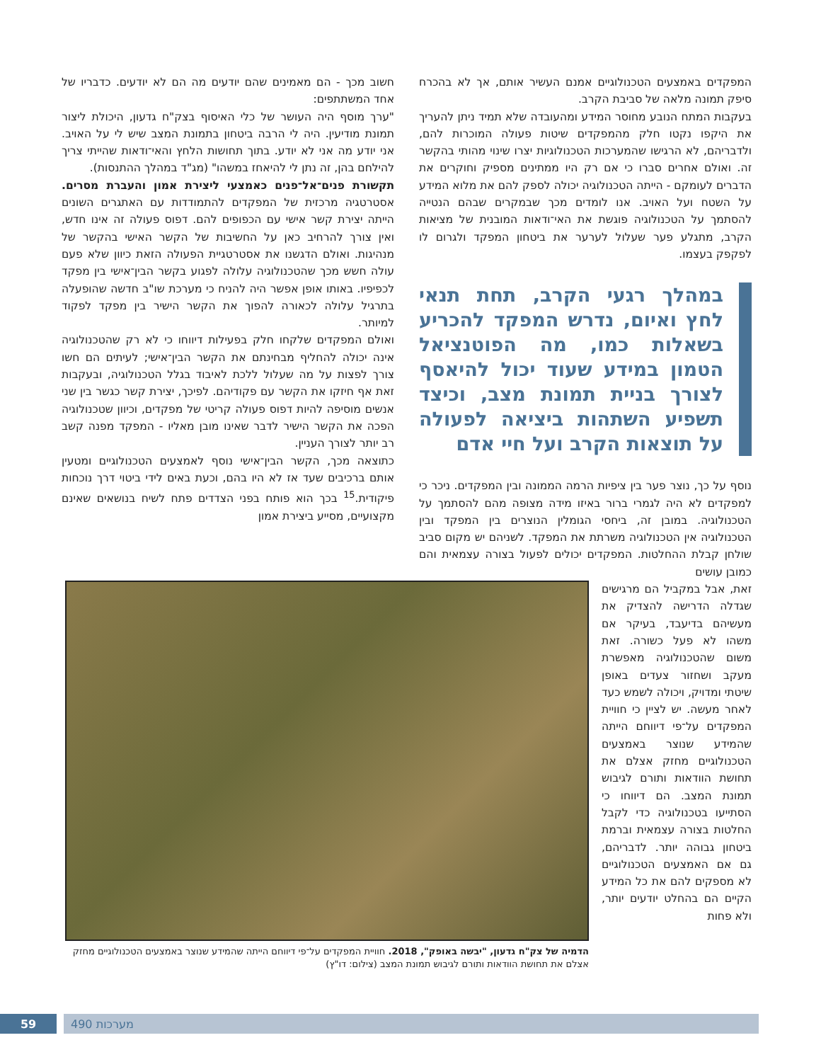המפקדים באמצעים הטכנולוגיים אמנם העשיר אותם, אך לא בהכרח סיפק תמונה מלאה של סביבת הקרב.
בעקבות המתח הנובע מחוסר המידע ומהעובדה שלא תמיד ניתן להעריך את היקפו נקטו חלק מהמפקדים שיטות פעולה המוכרות להם, ולדבריהם, לא הרגישו שהמערכות הטכנולוגיות יצרו שינוי מהותי בהקשר זה. ואולם אחרים סברו כי אם רק היו ממתינים מספיק וחוקרים את הדברים לעומקם - הייתה הטכנולוגיה יכולה לספק להם את מלוא המידע על השטח ועל האויב. אנו לומדים מכך שבמקרים שבהם הנטייה להסתמך על הטכנולוגיה פוגשת את האי־ודאות המובנית של מציאות הקרב, מתגלע פער שעלול לערער את ביטחון המפקד ולגרום לו לפקפק בעצמו.
במהלך רגעי הקרב, תחת תנאי לחץ ואיום, נדרש המפקד להכריע בשאלות כמו, מה הפוטנציאל הטמון במידע שעוד יכול להיאסף לצורך בניית תמונת מצב, וכיצד תשפיע השתהות ביציאה לפעולה על תוצאות הקרב ועל חיי אדם
נוסף על כך, נוצר פער בין ציפיות הרמה הממונה ובין המפקדים. ניכר כי למפקדים לא היה לגמרי ברור באיזו מידה מצופה מהם להסתמך על הטכנולוגיה. במובן זה, ביחסי הגומלין הנוצרים בין המפקד ובין הטכנולוגיה אין הטכנולוגיה משרתת את המפקד. לשניהם יש מקום סביב שולחן קבלת ההחלטות. המפקדים יכולים לפעול בצורה עצמאית והם כמובן עושים
זאת, אבל במקביל הם מרגישים שגדלה הדרישה להצדיק את מעשיהם בדיעבד, בעיקר אם משהו לא פעל כשורה. זאת משום שהטכנולוגיה מאפשרת מעקב ושחזור צעדים באופן שיטתי ומדויק, ויכולה לשמש כעד לאחר מעשה. יש לציין כי חוויית המפקדים על־פי דיווחם הייתה שהמידע שנוצר באמצעים הטכנולוגיים מחזק אצלם את תחושת הוודאות ותורם לגיבוש תמונת המצב. הם דיווחו כי הסתייעו בטכנולוגיה כדי לקבל החלטות בצורה עצמאית וברמת ביטחון גבוהה יותר. לדבריהם, גם אם האמצעים הטכנולוגיים לא מספקים להם את כל המידע הקיים הם בהחלט יודעים יותר, ולא פחות
חשוב מכך - הם מאמינים שהם יודעים מה הם לא יודעים. כדבריו של אחד המשתתפים:
"ערך מוסף היה העושר של כלי האיסוף בצק"ח גדעון, היכולת ליצור תמונת מודיעין. היה לי הרבה ביטחון בתמונת המצב שיש לי על האויב. אני יודע מה אני לא יודע. בתוך תחושות הלחץ והאי־ודאות שהייתי צריך להילחם בהן, זה נתן לי להיאחז במשהו" (מג"ד במהלך ההתנסות).
תקשורת פנים־אל־פנים כאמצעי ליצירת אמון והעברת מסרים. אסטרטגיה מרכזית של המפקדים להתמודדות עם האתגרים השונים הייתה יצירת קשר אישי עם הכפופים להם. דפוס פעולה זה אינו חדש, ואין צורך להרחיב כאן על החשיבות של הקשר האישי בהקשר של מנהיגות. ואולם הדגשנו את אסטרטגיית הפעולה הזאת כיוון שלא פעם עולה חשש מכך שהטכנולוגיה עלולה לפגוע בקשר הבין־אישי בין מפקד לכפיפיו. באותו אופן אפשר היה להניח כי מערכת שו"ב חדשה שהופעלה בתרגיל עלולה לכאורה להפוך את הקשר הישיר בין מפקד לפקוד למיותר.
ואולם המפקדים שלקחו חלק בפעילות דיווחו כי לא רק שהטכנולוגיה אינה יכולה להחליף מבחינתם את הקשר הבין־אישי; לעיתים הם חשו צורך לפצות על מה שעלול ללכת לאיבוד בגלל הטכנולוגיה, ובעקבות זאת אף חיזקו את הקשר עם פקודיהם. לפיכך, יצירת קשר כגשר בין שני אנשים מוסיפה להיות דפוס פעולה קריטי של מפקדים, וכיוון שטכנולוגיה הפכה את הקשר הישיר לדבר שאינו מובן מאליו - המפקד מפנה קשב רב יותר לצורך העניין.
כתוצאה מכך, הקשר הבין־אישי נוסף לאמצעים הטכנולוגיים ומטעין אותם ברכיבים שעד אז לא היו בהם, וכעת באים לידי ביטוי דרך נוכחות פיקודית.<sup>15</sup> בכך הוא פותח בפני הצדדים פתח לשיח בנושאים שאינם מקצועיים, מסייע ביצירת אמון
הדמיה של צק"ח גדעון, "יבשה באופק", 2018. חוויית המפקדים על־פי דיווחם הייתה שהמידע שנוצר באמצעים הטכנולוגיים מחזק אצלם את תחושת הוודאות ותורם לגיבוש תמונת המצב (צילום: דו"ץ)
59 מערכות 490